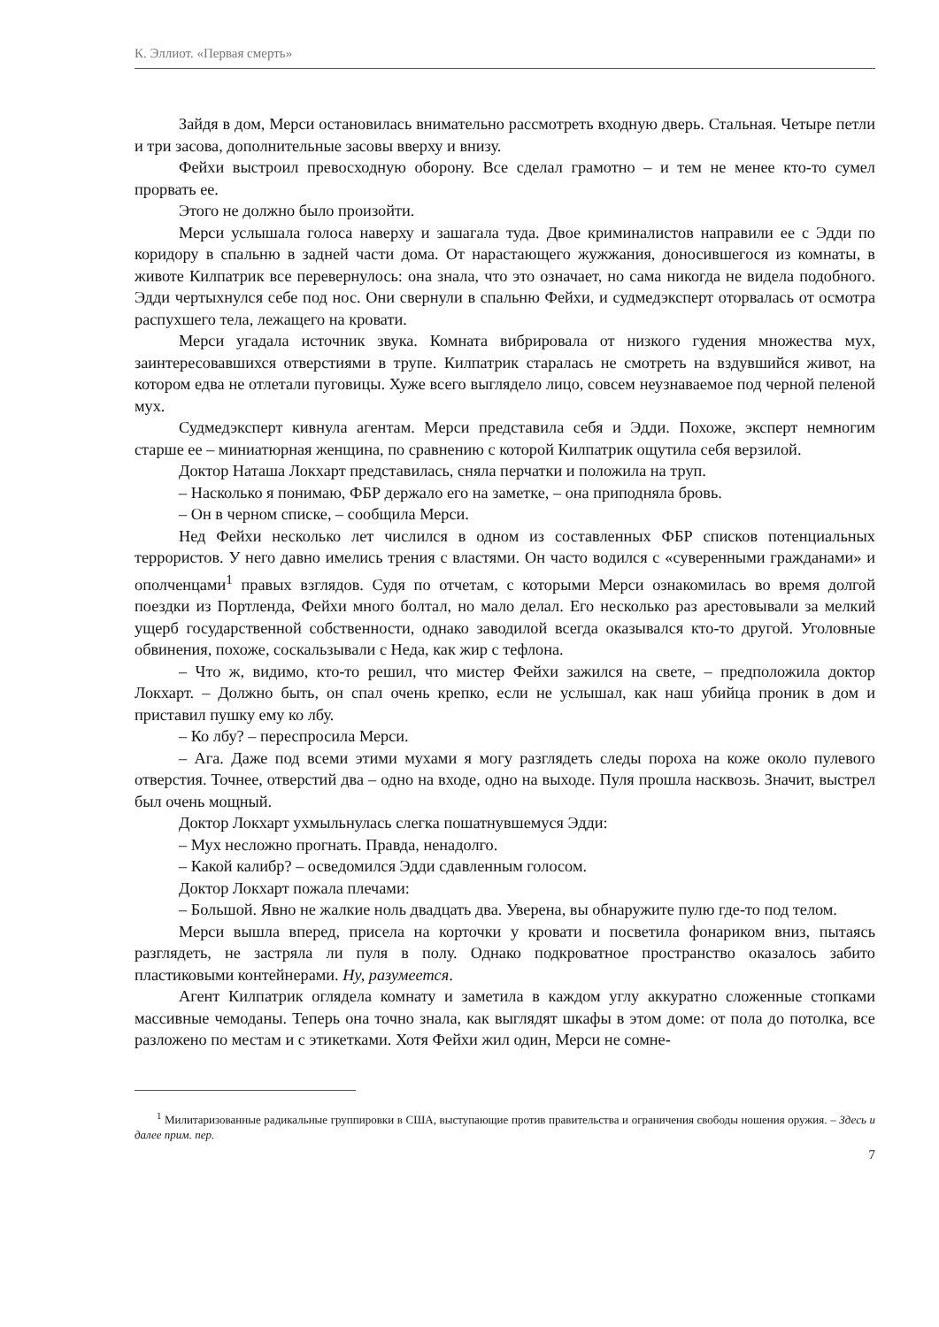К. Эллиот. «Первая смерть»
Зайдя в дом, Мерси остановилась внимательно рассмотреть входную дверь. Стальная. Четыре петли и три засова, дополнительные засовы вверху и внизу.
Фейхи выстроил превосходную оборону. Все сделал грамотно – и тем не менее кто-то сумел прорвать ее.
Этого не должно было произойти.
Мерси услышала голоса наверху и зашагала туда. Двое криминалистов направили ее с Эдди по коридору в спальню в задней части дома. От нарастающего жужжания, доносившегося из комнаты, в животе Килпатрик все перевернулось: она знала, что это означает, но сама никогда не видела подобного. Эдди чертыхнулся себе под нос. Они свернули в спальню Фейхи, и судмедэксперт оторвалась от осмотра распухшего тела, лежащего на кровати.
Мерси угадала источник звука. Комната вибрировала от низкого гудения множества мух, заинтересовавшихся отверстиями в трупе. Килпатрик старалась не смотреть на вздувшийся живот, на котором едва не отлетали пуговицы. Хуже всего выглядело лицо, совсем неузнаваемое под черной пеленой мух.
Судмедэксперт кивнула агентам. Мерси представила себя и Эдди. Похоже, эксперт немногим старше ее – миниатюрная женщина, по сравнению с которой Килпатрик ощутила себя верзилой.
Доктор Наташа Локхарт представилась, сняла перчатки и положила на труп.
– Насколько я понимаю, ФБР держало его на заметке, – она приподняла бровь.
– Он в черном списке, – сообщила Мерси.
Нед Фейхи несколько лет числился в одном из составленных ФБР списков потенциальных террористов. У него давно имелись трения с властями. Он часто водился с «суверенными гражданами» и ополченцами<sup>1</sup> правых взглядов. Судя по отчетам, с которыми Мерси ознакомилась во время долгой поездки из Портленда, Фейхи много болтал, но мало делал. Его несколько раз арестовывали за мелкий ущерб государственной собственности, однако заводилой всегда оказывался кто-то другой. Уголовные обвинения, похоже, соскальзывали с Неда, как жир с тефлона.
– Что ж, видимо, кто-то решил, что мистер Фейхи зажился на свете, – предположила доктор Локхарт. – Должно быть, он спал очень крепко, если не услышал, как наш убийца проник в дом и приставил пушку ему ко лбу.
– Ко лбу? – переспросила Мерси.
– Ага. Даже под всеми этими мухами я могу разглядеть следы пороха на коже около пулевого отверстия. Точнее, отверстий два – одно на входе, одно на выходе. Пуля прошла насквозь. Значит, выстрел был очень мощный.
Доктор Локхарт ухмыльнулась слегка пошатнувшемуся Эдди:
– Мух несложно прогнать. Правда, ненадолго.
– Какой калибр? – осведомился Эдди сдавленным голосом.
Доктор Локхарт пожала плечами:
– Большой. Явно не жалкие ноль двадцать два. Уверена, вы обнаружите пулю где-то под телом.
Мерси вышла вперед, присела на корточки у кровати и посветила фонариком вниз, пытаясь разглядеть, не застряла ли пуля в полу. Однако подкроватное пространство оказалось забито пластиковыми контейнерами. Ну, разумеется.
Агент Килпатрик оглядела комнату и заметила в каждом углу аккуратно сложенные стопками массивные чемоданы. Теперь она точно знала, как выглядят шкафы в этом доме: от пола до потолка, все разложено по местам и с этикетками. Хотя Фейхи жил один, Мерси не сомне-
<sup>1</sup> Милитаризованные радикальные группировки в США, выступающие против правительства и ограничения свободы ношения оружия. – Здесь и далее прим. пер.
7